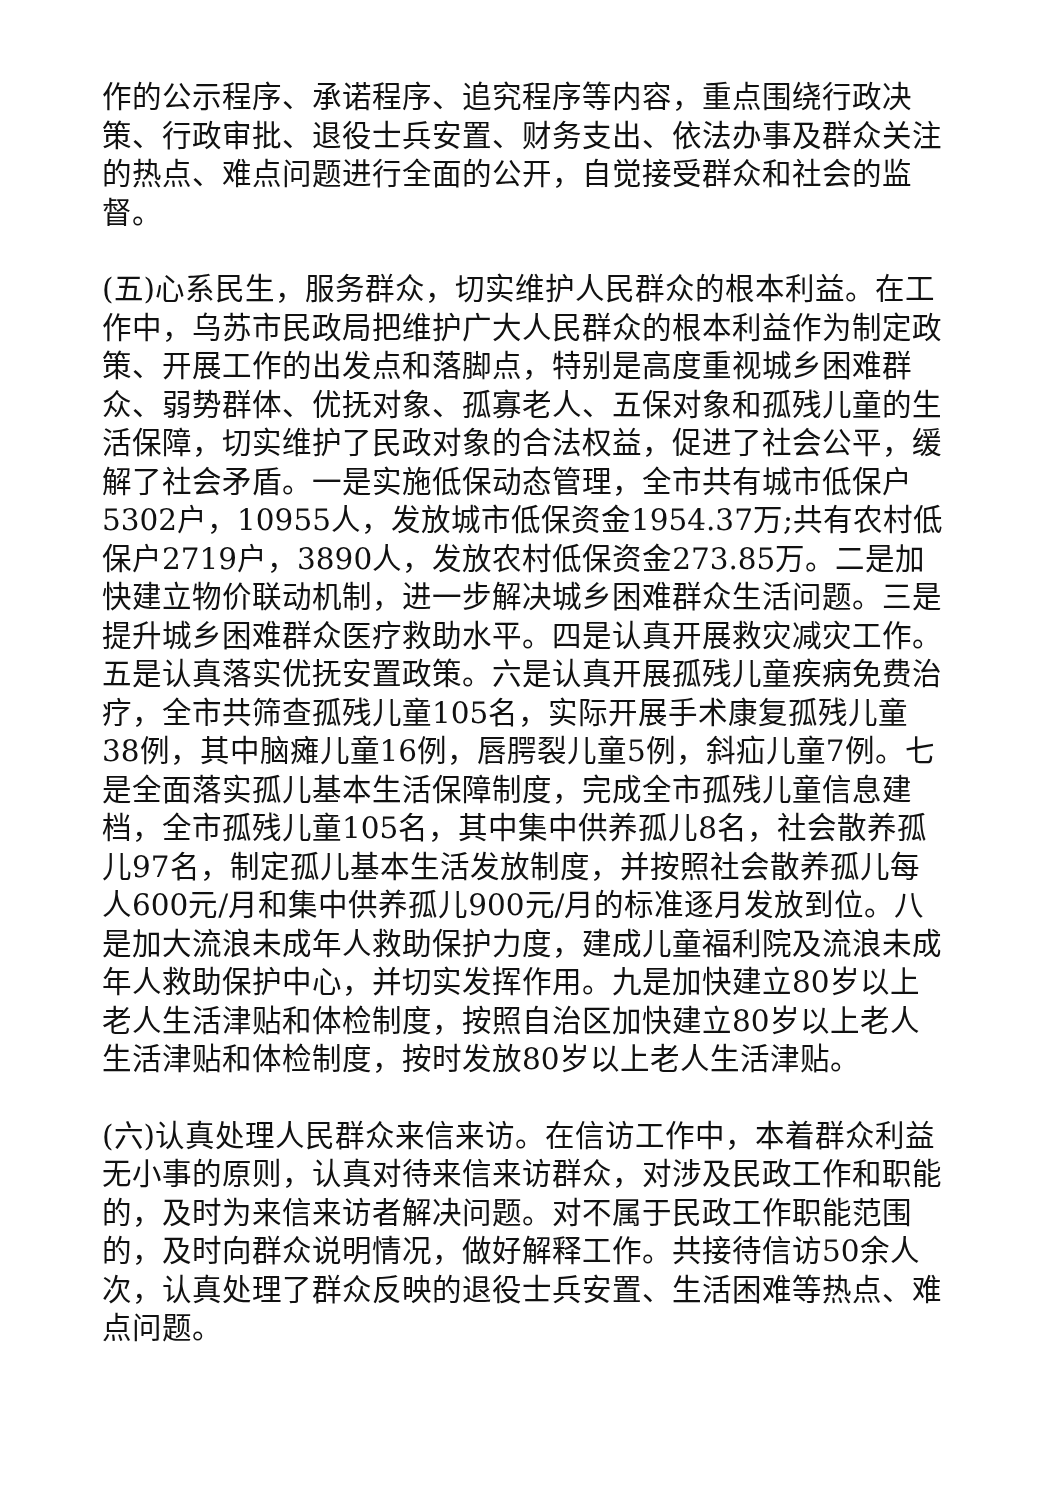作的公示程序、承诺程序、追究程序等内容，重点围绕行政决策、行政审批、退役士兵安置、财务支出、依法办事及群众关注的热点、难点问题进行全面的公开，自觉接受群众和社会的监督。
(五)心系民生，服务群众，切实维护人民群众的根本利益。在工作中，乌苏市民政局把维护广大人民群众的根本利益作为制定政策、开展工作的出发点和落脚点，特别是高度重视城乡困难群众、弱势群体、优抚对象、孤寡老人、五保对象和孤残儿童的生活保障，切实维护了民政对象的合法权益，促进了社会公平，缓解了社会矛盾。一是实施低保动态管理，全市共有城市低保户5302户，10955人，发放城市低保资金1954.37万;共有农村低保户2719户，3890人，发放农村低保资金273.85万。二是加快建立物价联动机制，进一步解决城乡困难群众生活问题。三是提升城乡困难群众医疗救助水平。四是认真开展救灾减灾工作。五是认真落实优抚安置政策。六是认真开展孤残儿童疾病免费治疗，全市共筛查孤残儿童105名，实际开展手术康复孤残儿童38例，其中脑瘫儿童16例，唇腭裂儿童5例，斜疝儿童7例。七是全面落实孤儿基本生活保障制度，完成全市孤残儿童信息建档，全市孤残儿童105名，其中集中供养孤儿8名，社会散养孤儿97名，制定孤儿基本生活发放制度，并按照社会散养孤儿每人600元/月和集中供养孤儿900元/月的标准逐月发放到位。八是加大流浪未成年人救助保护力度，建成儿童福利院及流浪未成年人救助保护中心，并切实发挥作用。九是加快建立80岁以上老人生活津贴和体检制度，按照自治区加快建立80岁以上老人生活津贴和体检制度，按时发放80岁以上老人生活津贴。
(六)认真处理人民群众来信来访。在信访工作中，本着群众利益无小事的原则，认真对待来信来访群众，对涉及民政工作和职能的，及时为来信来访者解决问题。对不属于民政工作职能范围的，及时向群众说明情况，做好解释工作。共接待信访50余人次，认真处理了群众反映的退役士兵安置、生活困难等热点、难点问题。